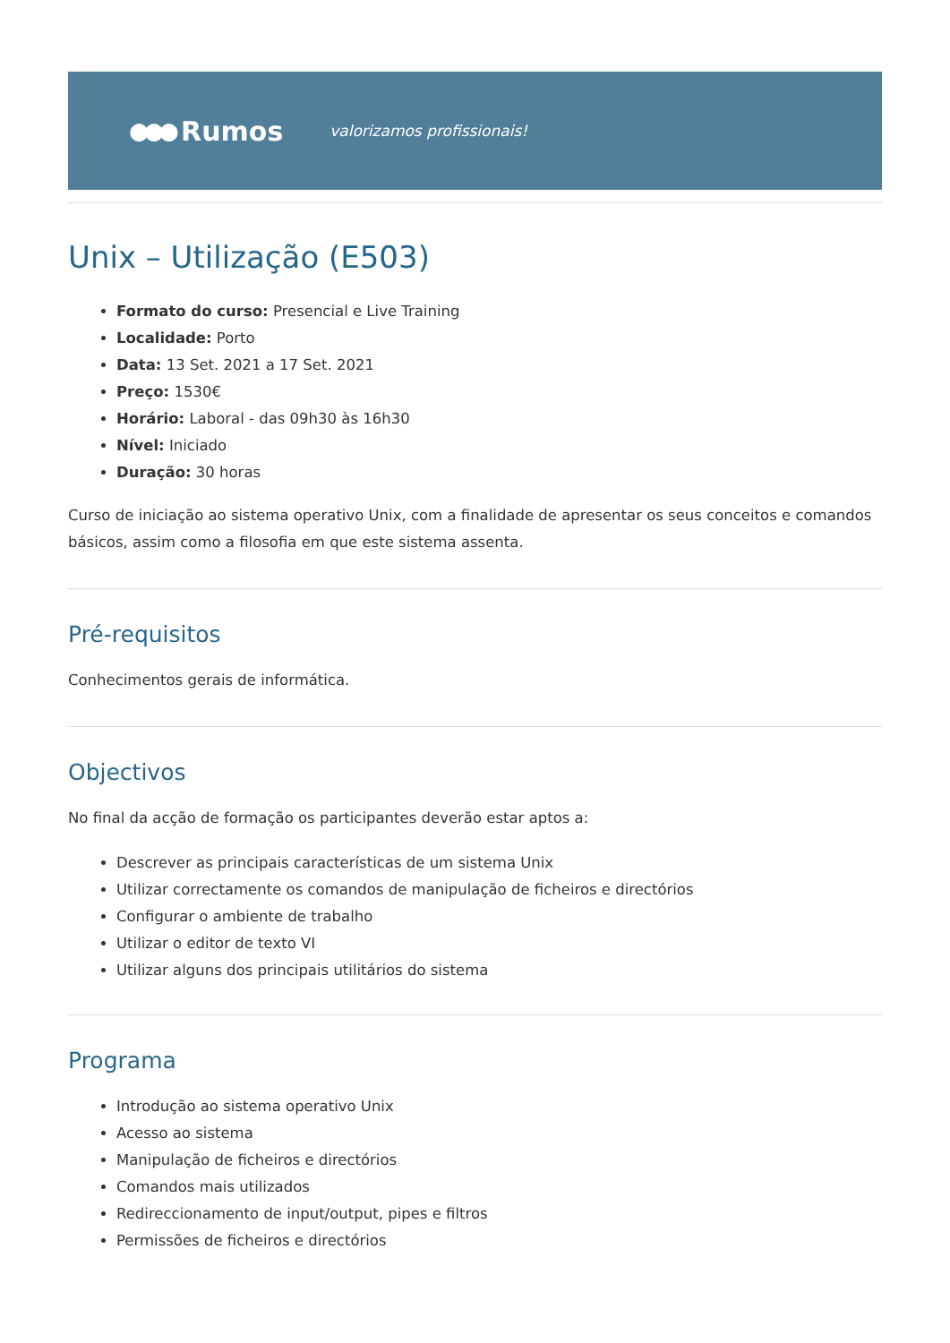●●● Rumos valorizamos profissionais!
Unix – Utilização (E503)
Formato do curso: Presencial e Live Training
Localidade: Porto
Data: 13 Set. 2021 a 17 Set. 2021
Preço: 1530€
Horário: Laboral - das 09h30 às 16h30
Nível: Iniciado
Duração: 30 horas
Curso de iniciação ao sistema operativo Unix, com a finalidade de apresentar os seus conceitos e comandos básicos, assim como a filosofia em que este sistema assenta.
Pré-requisitos
Conhecimentos gerais de informática.
Objectivos
No final da acção de formação os participantes deverão estar aptos a:
Descrever as principais características de um sistema Unix
Utilizar correctamente os comandos de manipulação de ficheiros e directórios
Configurar o ambiente de trabalho
Utilizar o editor de texto VI
Utilizar alguns dos principais utilitários do sistema
Programa
Introdução ao sistema operativo Unix
Acesso ao sistema
Manipulação de ficheiros e directórios
Comandos mais utilizados
Redireccionamento de input/output, pipes e filtros
Permissões de ficheiros e directórios